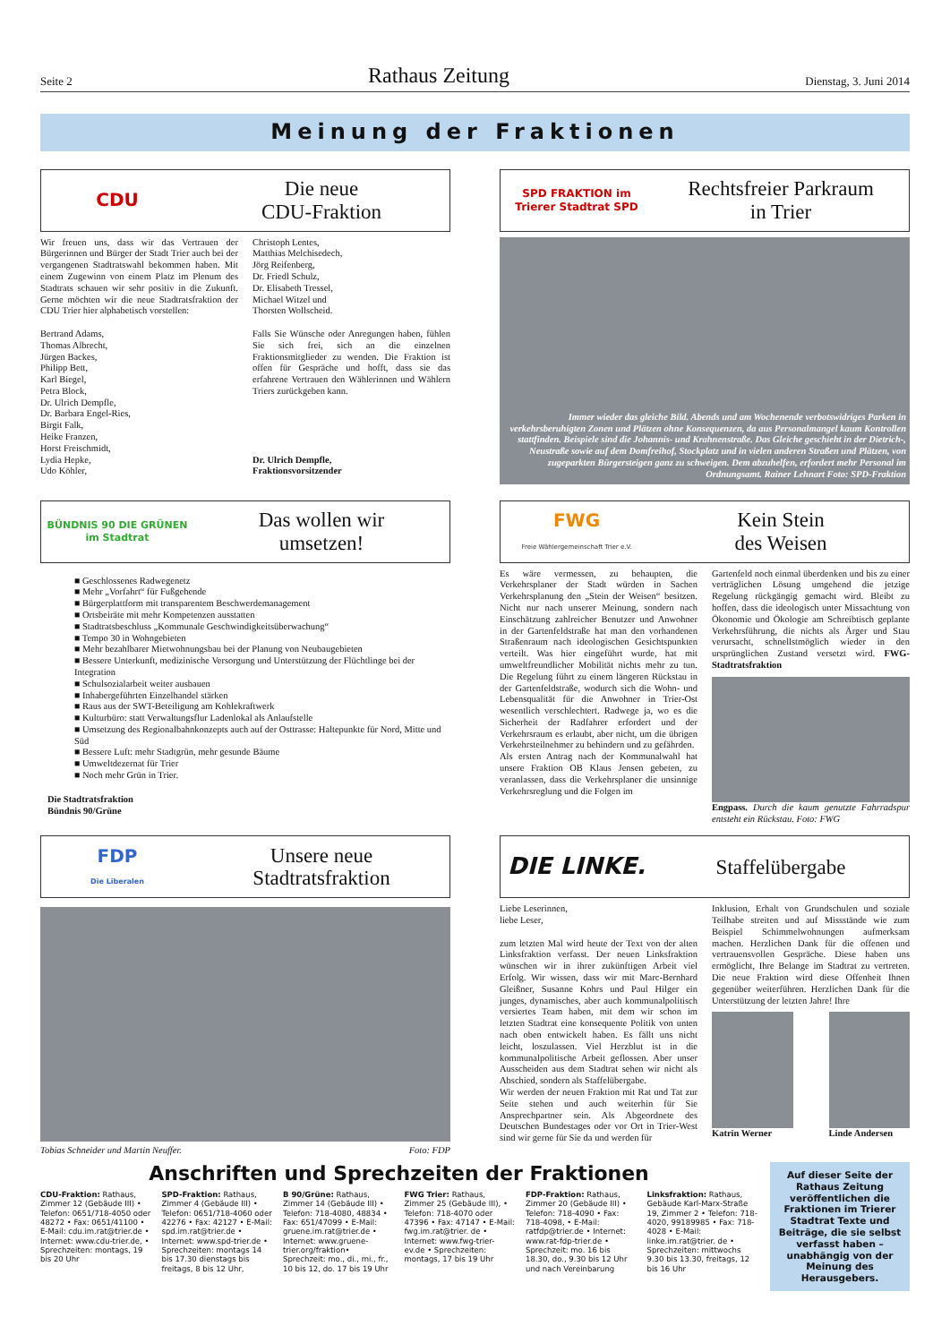Seite 2 Rathaus Zeitung Dienstag, 3. Juni 2014
Meinung der Fraktionen
CDU
Die neue
CDU-Fraktion
Wir freuen uns, dass wir das Vertrauen der Bürgerinnen und Bürger der Stadt Trier auch bei der vergangenen Stadtratswahl bekommen haben. Mit einem Zugewinn von einem Platz im Plenum des Stadtrats schauen wir sehr positiv in die Zukunft. Gerne möchten wir die neue Stadtratsfraktion der CDU Trier hier alphabetisch vorstellen:
Bertrand Adams,
Thomas Albrecht,
Jürgen Backes,
Philipp Bett,
Karl Biegel,
Petra Block,
Dr. Ulrich Dempfle,
Dr. Barbara Engel-Ries,
Birgit Falk,
Heike Franzen,
Horst Freischmidt,
Lydia Hepke,
Udo Köhler,
Christoph Lentes,
Matthias Melchisedech,
Jörg Reifenberg,
Dr. Friedl Schulz,
Dr. Elisabeth Tressel,
Michael Witzel und
Thorsten Wollscheid.
Falls Sie Wünsche oder Anregungen haben, fühlen Sie sich frei, sich an die einzelnen Fraktionsmitglieder zu wenden. Die Fraktion ist offen für Gespräche und hofft, dass sie das erfahrene Vertrauen den Wählerinnen und Wählern Triers zurückgeben kann.
Dr. Ulrich Dempfle,
Fraktionsvorsitzender
SPD FRAKTION im Trierer Stadtrat SPD
Rechtsfreier Parkraum
in Trier
Immer wieder das gleiche Bild. Abends und am Wochenende verbotswidriges Parken in verkehrsberuhigten Zonen und Plätzen ohne Konsequenzen, da aus Personalmangel kaum Kontrollen stattfinden. Beispiele sind die Johannis- und Krahnenstraße. Das Gleiche geschieht in der Dietrich-, Neustraße sowie auf dem Domfreihof, Stockplatz und in vielen anderen Straßen und Plätzen, von zugeparkten Bürgersteigen ganz zu schweigen. Dem abzuhelfen, erfordert mehr Personal im Ordnungsamt. Rainer Lehnart Foto: SPD-Fraktion
BÜNDNIS 90 DIE GRÜNEN im Stadtrat
Das wollen wir
umsetzen!
■ Geschlossenes Radwegenetz
■ Mehr „Vorfahrt“ für Fußgehende
■ Bürgerplattform mit transparentem Beschwerdemanagement
■ Ortsbeiräte mit mehr Kompetenzen ausstatten
■ Stadtratsbeschluss „Kommunale Geschwindigkeitsüberwachung“
■ Tempo 30 in Wohngebieten
■ Mehr bezahlbarer Mietwohnungsbau bei der Planung von Neubaugebieten
■ Bessere Unterkunft, medizinische Versorgung und Unterstützung der Flüchtlinge bei der Integration
■ Schulsozialarbeit weiter ausbauen
■ Inhabergeführten Einzelhandel stärken
■ Raus aus der SWT-Beteiligung am Kohlekraftwerk
■ Kulturbüro: statt Verwaltungsflur Ladenlokal als Anlaufstelle
■ Umsetzung des Regionalbahnkonzepts auch auf der Osttrasse: Haltepunkte für Nord, Mitte und Süd
■ Bessere Luft: mehr Stadtgrün, mehr gesunde Bäume
■ Umweltdezernat für Trier
■ Noch mehr Grün in Trier.
Die Stadtratsfraktion
Bündnis 90/Grüne
FWG
Freie Wählergemeinschaft Trier e.V.
Kein Stein
des Weisen
Es wäre vermessen, zu behaupten, die Verkehrsplaner der Stadt würden in Sachen Verkehrsplanung den „Stein der Weisen“ besitzen. Nicht nur nach unserer Meinung, sondern nach Einschätzung zahlreicher Benutzer und Anwohner in der Gartenfeldstraße hat man den vorhandenen Straßenraum nach ideologischen Gesichtspunkten verteilt. Was hier eingeführt wurde, hat mit umweltfreundlicher Mobilität nichts mehr zu tun. Die Regelung führt zu einem längeren Rückstau in der Gartenfeldstraße, wodurch sich die Wohn- und Lebensqualität für die Anwohner in Trier-Ost wesentlich verschlechtert. Radwege ja, wo es die Sicherheit der Radfahrer erfordert und der Verkehrsraum es erlaubt, aber nicht, um die übrigen Verkehrsteilnehmer zu behindern und zu gefährden.
Als ersten Antrag nach der Kommunalwahl hat unsere Fraktion OB Klaus Jensen gebeten, zu veranlassen, dass die Verkehrsplaner die unsinnige Verkehrsreglung und die Folgen im
Gartenfeld noch einmal überdenken und bis zu einer verträglichen Lösung umgehend die jetzige Regelung rückgängig gemacht wird. Bleibt zu hoffen, dass die ideologisch unter Missachtung von Ökonomie und Ökologie am Schreibtisch geplante Verkehrsführung, die nichts als Ärger und Stau verursacht, schnellstmöglich wieder in den ursprünglichen Zustand versetzt wird. FWG-Stadtratsfraktion
Engpass. Durch die kaum genutzte Fahrradspur entsteht ein Rückstau. Foto: FWG
FDP
Die Liberalen
Unsere neue
Stadtratsfraktion
Tobias Schneider und Martin Neuffer. Foto: FDP
DIE LINKE.
Staffelübergabe
Liebe Leserinnen,
liebe Leser,
zum letzten Mal wird heute der Text von der alten Linksfraktion verfasst. Der neuen Linksfraktion wünschen wir in ihrer zukünftigen Arbeit viel Erfolg. Wir wissen, dass wir mit Marc-Bernhard Gleißner, Susanne Kohrs und Paul Hilger ein junges, dynamisches, aber auch kommunalpolitisch versiertes Team haben, mit dem wir schon im letzten Stadtrat eine konsequente Politik von unten nach oben entwickelt haben. Es fällt uns nicht leicht, loszulassen. Viel Herzblut ist in die kommunalpolitische Arbeit geflossen. Aber unser Ausscheiden aus dem Stadtrat sehen wir nicht als Abschied, sondern als Staffelübergabe.
Wir werden der neuen Fraktion mit Rat und Tat zur Seite stehen und auch weiterhin für Sie Ansprechpartner sein. Als Abgeordnete des Deutschen Bundestages oder vor Ort in Trier-West sind wir gerne für Sie da und werden für
Inklusion, Erhalt von Grundschulen und soziale Teilhabe streiten und auf Missstände wie zum Beispiel Schimmelwohnungen aufmerksam machen. Herzlichen Dank für die offenen und vertrauensvollen Gespräche. Diese haben uns ermöglicht, Ihre Belange im Stadtrat zu vertreten. Die neue Fraktion wird diese Offenheit Ihnen gegenüber weiterführen. Herzlichen Dank für die Unterstützung der letzten Jahre! Ihre
Katrin Werner Linde Andersen
Anschriften und Sprechzeiten der Fraktionen
CDU-Fraktion: Rathaus, Zimmer 12 (Gebäude III) • Telefon: 0651/718-4050 oder 48272 • Fax: 0651/41100 • E-Mail: cdu.im.rat@trier.de • Internet: www.cdu-trier.de, • Sprechzeiten: montags, 19 bis 20 Uhr
SPD-Fraktion: Rathaus, Zimmer 4 (Gebäude III) • Telefon: 0651/718-4060 oder 42276 • Fax: 42127 • E-Mail: spd.im.rat@trier.de • Internet: www.spd-trier.de • Sprechzeiten: montags 14 bis 17.30 dienstags bis freitags, 8 bis 12 Uhr,
B 90/Grüne: Rathaus, Zimmer 14 (Gebäude III) • Telefon: 718-4080, 48834 • Fax: 651/47099 • E-Mail: gruene.im.rat@trier.de • Internet: www.gruene-trier.org/fraktion• Sprechzeit: mo., di., mi., fr., 10 bis 12, do. 17 bis 19 Uhr
FWG Trier: Rathaus, Zimmer 25 (Gebäude III), • Telefon: 718-4070 oder 47396 • Fax: 47147 • E-Mail: fwg.im.rat@trier. de • Internet: www.fwg-trier-ev.de • Sprechzeiten: montags, 17 bis 19 Uhr
FDP-Fraktion: Rathaus, Zimmer 20 (Gebäude III) • Telefon: 718-4090 • Fax: 718-4098, • E-Mail: ratfdp@trier.de • Internet: www.rat-fdp-trier.de • Sprechzeit: mo. 16 bis 18.30, do., 9.30 bis 12 Uhr und nach Vereinbarung
Linksfraktion: Rathaus, Gebäude Karl-Marx-Straße 19, Zimmer 2 • Telefon: 718-4020, 99189985 • Fax: 718-4028 • E-Mail: linke.im.rat@trier. de • Sprechzeiten: mittwochs 9.30 bis 13.30, freitags, 12 bis 16 Uhr
Auf dieser Seite der Rathaus Zeitung veröffentlichen die Fraktionen im Trierer Stadtrat Texte und Beiträge, die sie selbst verfasst haben – unabhängig von der Meinung des Herausgebers.